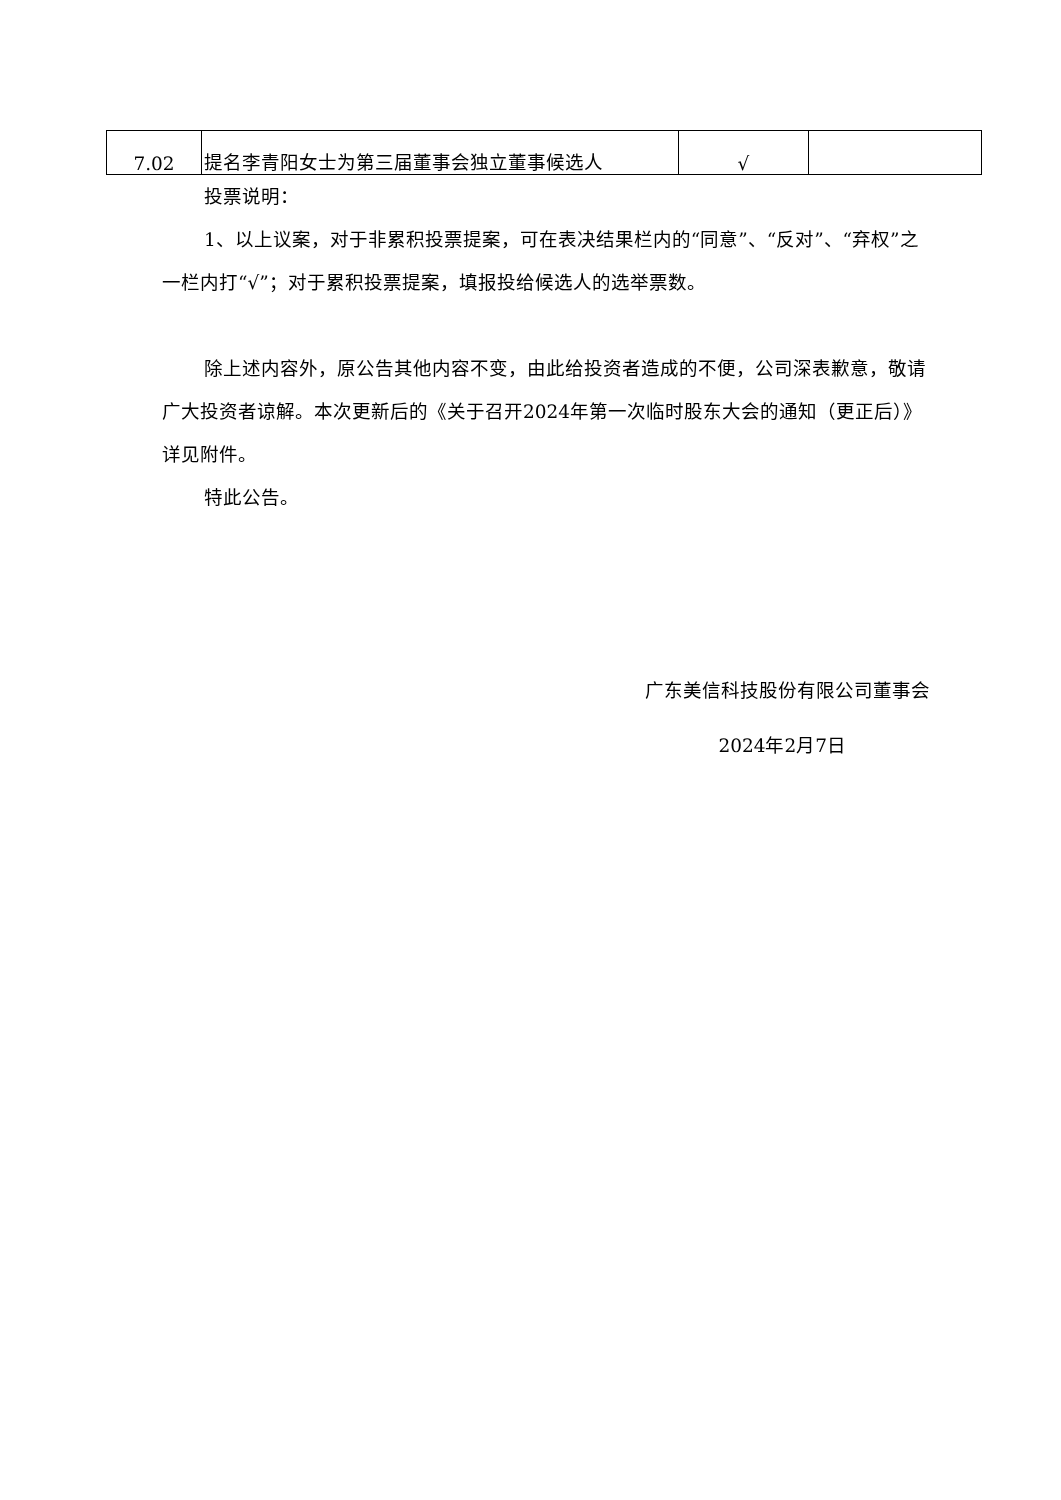| 7.02 | 提名李青阳女士为第三届董事会独立董事候选人 | √ | |
投票说明：
1、以上议案，对于非累积投票提案，可在表决结果栏内的“同意”、“反对”、“弃权”之一栏内打“√”；对于累积投票提案，填报投给候选人的选举票数。
除上述内容外，原公告其他内容不变，由此给投资者造成的不便，公司深表歉意，敬请广大投资者谅解。本次更新后的《关于召开2024年第一次临时股东大会的通知（更正后）》详见附件。
特此公告。
广东美信科技股份有限公司董事会
2024年2月7日